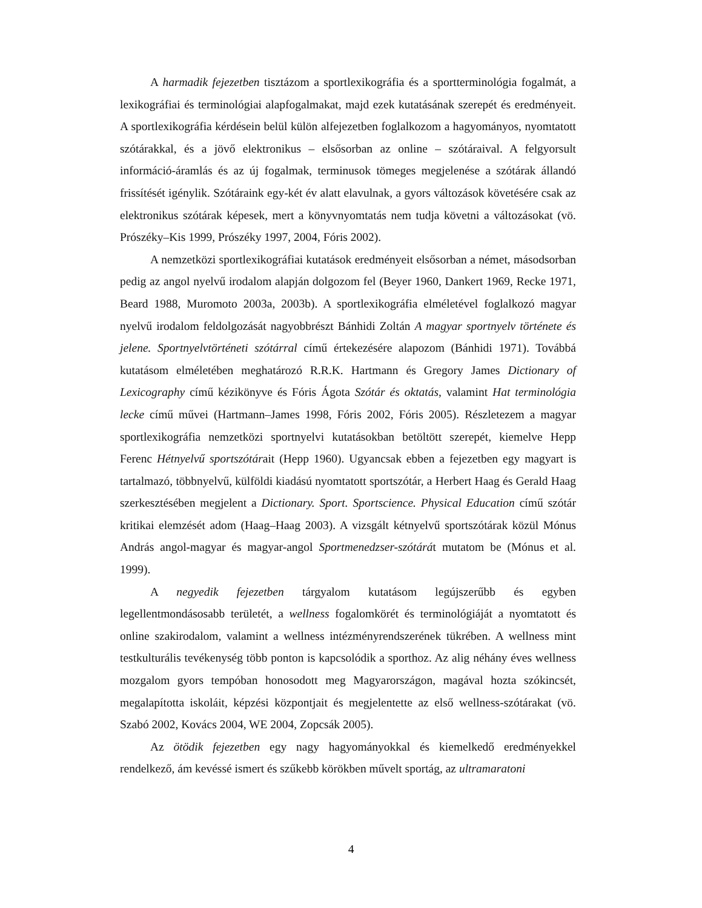A harmadik fejezetben tisztázom a sportlexikográfia és a sportterminológia fogalmát, a lexikográfiai és terminológiai alapfogalmakat, majd ezek kutatásának szerepét és eredményeit. A sportlexikográfia kérdésein belül külön alfejezetben foglalkozom a hagyományos, nyomtatott szótárakkal, és a jövő elektronikus – elsősorban az online – szótáraival. A felgyorsult információ-áramlás és az új fogalmak, terminusok tömeges megjelenése a szótárak állandó frissítését igénylik. Szótáraink egy-két év alatt elavulnak, a gyors változások követésére csak az elektronikus szótárak képesek, mert a könyvnyomtatás nem tudja követni a változásokat (vö. Prószéky–Kis 1999, Prószéky 1997, 2004, Fóris 2002).
A nemzetközi sportlexikográfiai kutatások eredményeit elsősorban a német, másodsorban pedig az angol nyelvű irodalom alapján dolgozom fel (Beyer 1960, Dankert 1969, Recke 1971, Beard 1988, Muromoto 2003a, 2003b). A sportlexikográfia elméletével foglalkozó magyar nyelvű irodalom feldolgozását nagyobbrészt Bánhidi Zoltán A magyar sportnyelv története és jelene. Sportnyelvtörténeti szótárral című értekezésére alapozom (Bánhidi 1971). Továbbá kutatásom elméletében meghatározó R.R.K. Hartmann és Gregory James Dictionary of Lexicography című kézikönyve és Fóris Ágota Szótár és oktatás, valamint Hat terminológia lecke című művei (Hartmann–James 1998, Fóris 2002, Fóris 2005). Részletezem a magyar sportlexikográfia nemzetközi sportnyelvi kutatásokban betöltött szerepét, kiemelve Hepp Ferenc Hétnyelvű sportszótárait (Hepp 1960). Ugyancsak ebben a fejezetben egy magyart is tartalmazó, többnyelvű, külföldi kiadású nyomtatott sportszótár, a Herbert Haag és Gerald Haag szerkesztésében megjelent a Dictionary. Sport. Sportscience. Physical Education című szótár kritikai elemzését adom (Haag–Haag 2003). A vizsgált kétnyelvű sportszótárak közül Mónus András angol-magyar és magyar-angol Sportmenedzser-szótárát mutatom be (Mónus et al. 1999).
A negyedik fejezetben tárgyalom kutatásom legújszerűbb és egyben legellentmondásosabb területét, a wellness fogalomkörét és terminológiáját a nyomtatott és online szakirodalom, valamint a wellness intézményrendszerének tükrében. A wellness mint testkulturális tevékenység több ponton is kapcsolódik a sporthoz. Az alig néhány éves wellness mozgalom gyors tempóban honosodott meg Magyarországon, magával hozta szókincsét, megalapította iskoláit, képzési központjait és megjelentette az első wellness-szótárakat (vö. Szabó 2002, Kovács 2004, WE 2004, Zopcsák 2005).
Az ötödik fejezetben egy nagy hagyományokkal és kiemelkedő eredményekkel rendelkező, ám kevéssé ismert és szűkebb körökben művelt sportág, az ultramaratoni
4